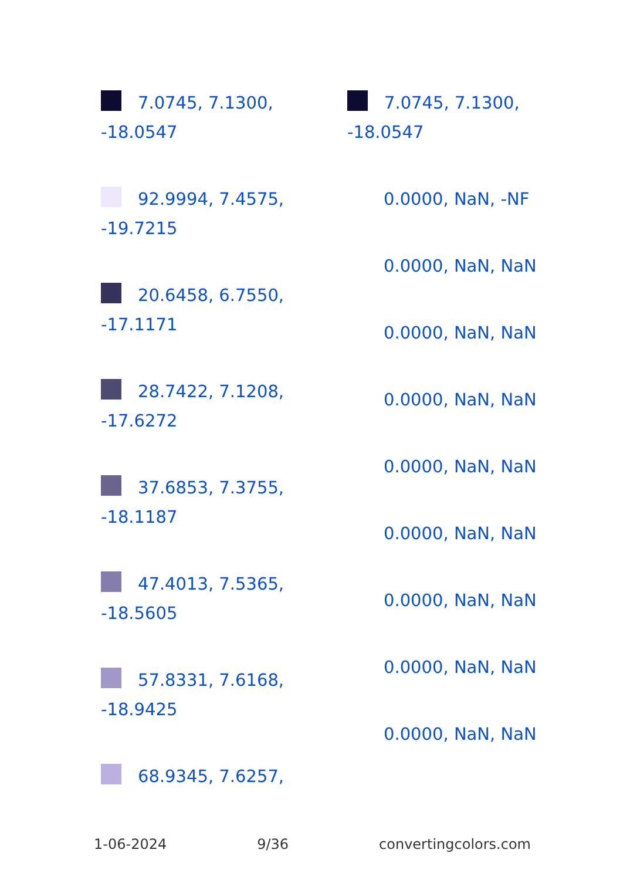7.0745, 7.1300,
-18.0547
92.9994, 7.4575,
-19.7215
20.6458, 6.7550,
-17.1171
28.7422, 7.1208,
-17.6272
37.6853, 7.3755,
-18.1187
47.4013, 7.5365,
-18.5605
57.8331, 7.6168,
-18.9425
68.9345, 7.6257,
7.0745, 7.1300,
-18.0547
0.0000, NaN, -NF
0.0000, NaN, NaN
0.0000, NaN, NaN
0.0000, NaN, NaN
0.0000, NaN, NaN
0.0000, NaN, NaN
0.0000, NaN, NaN
0.0000, NaN, NaN
0.0000, NaN, NaN
1-06-2024 9/36 convertingcolors.com